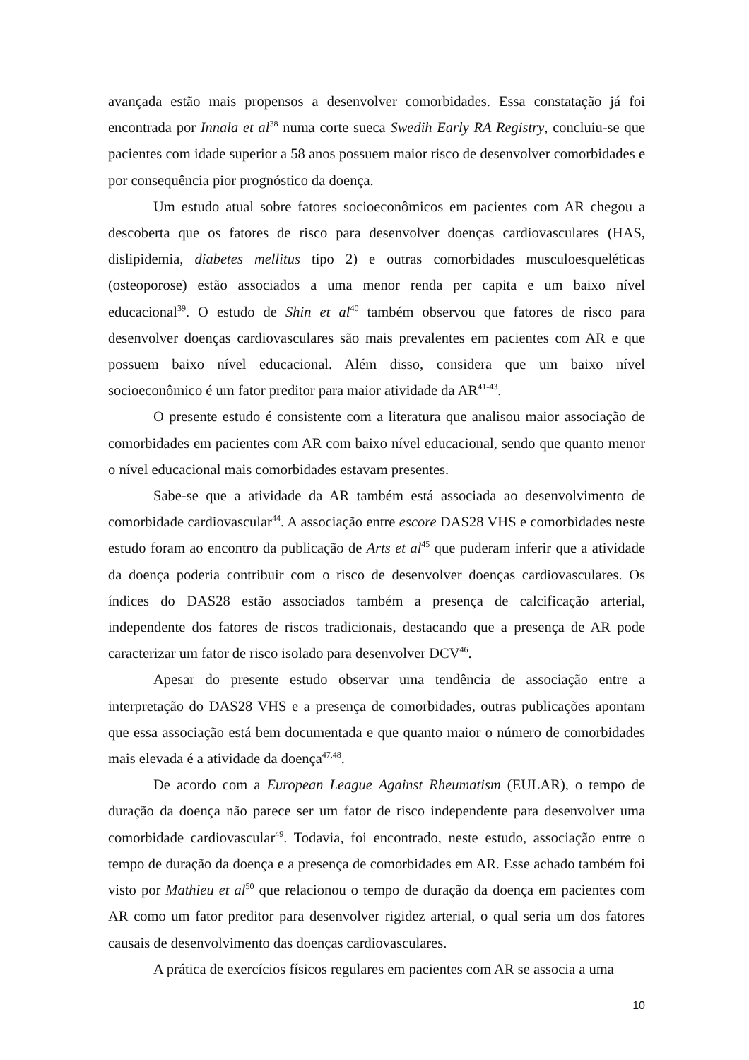avançada estão mais propensos a desenvolver comorbidades. Essa constatação já foi encontrada por Innala et al<sup>38</sup> numa corte sueca Swedih Early RA Registry, concluiu-se que pacientes com idade superior a 58 anos possuem maior risco de desenvolver comorbidades e por consequência pior prognóstico da doença.
Um estudo atual sobre fatores socioeconômicos em pacientes com AR chegou a descoberta que os fatores de risco para desenvolver doenças cardiovasculares (HAS, dislipidemia, diabetes mellitus tipo 2) e outras comorbidades musculoesqueléticas (osteoporose) estão associados a uma menor renda per capita e um baixo nível educacional<sup>39</sup>. O estudo de Shin et al<sup>40</sup> também observou que fatores de risco para desenvolver doenças cardiovasculares são mais prevalentes em pacientes com AR e que possuem baixo nível educacional. Além disso, considera que um baixo nível socioeconômico é um fator preditor para maior atividade da AR<sup>41-43</sup>.
O presente estudo é consistente com a literatura que analisou maior associação de comorbidades em pacientes com AR com baixo nível educacional, sendo que quanto menor o nível educacional mais comorbidades estavam presentes.
Sabe-se que a atividade da AR também está associada ao desenvolvimento de comorbidade cardiovascular<sup>44</sup>. A associação entre escore DAS28 VHS e comorbidades neste estudo foram ao encontro da publicação de Arts et al<sup>45</sup> que puderam inferir que a atividade da doença poderia contribuir com o risco de desenvolver doenças cardiovasculares. Os índices do DAS28 estão associados também a presença de calcificação arterial, independente dos fatores de riscos tradicionais, destacando que a presença de AR pode caracterizar um fator de risco isolado para desenvolver DCV<sup>46</sup>.
Apesar do presente estudo observar uma tendência de associação entre a interpretação do DAS28 VHS e a presença de comorbidades, outras publicações apontam que essa associação está bem documentada e que quanto maior o número de comorbidades mais elevada é a atividade da doença<sup>47,48</sup>.
De acordo com a European League Against Rheumatism (EULAR), o tempo de duração da doença não parece ser um fator de risco independente para desenvolver uma comorbidade cardiovascular<sup>49</sup>. Todavia, foi encontrado, neste estudo, associação entre o tempo de duração da doença e a presença de comorbidades em AR. Esse achado também foi visto por Mathieu et al<sup>50</sup> que relacionou o tempo de duração da doença em pacientes com AR como um fator preditor para desenvolver rigidez arterial, o qual seria um dos fatores causais de desenvolvimento das doenças cardiovasculares.
A prática de exercícios físicos regulares em pacientes com AR se associa a uma
10